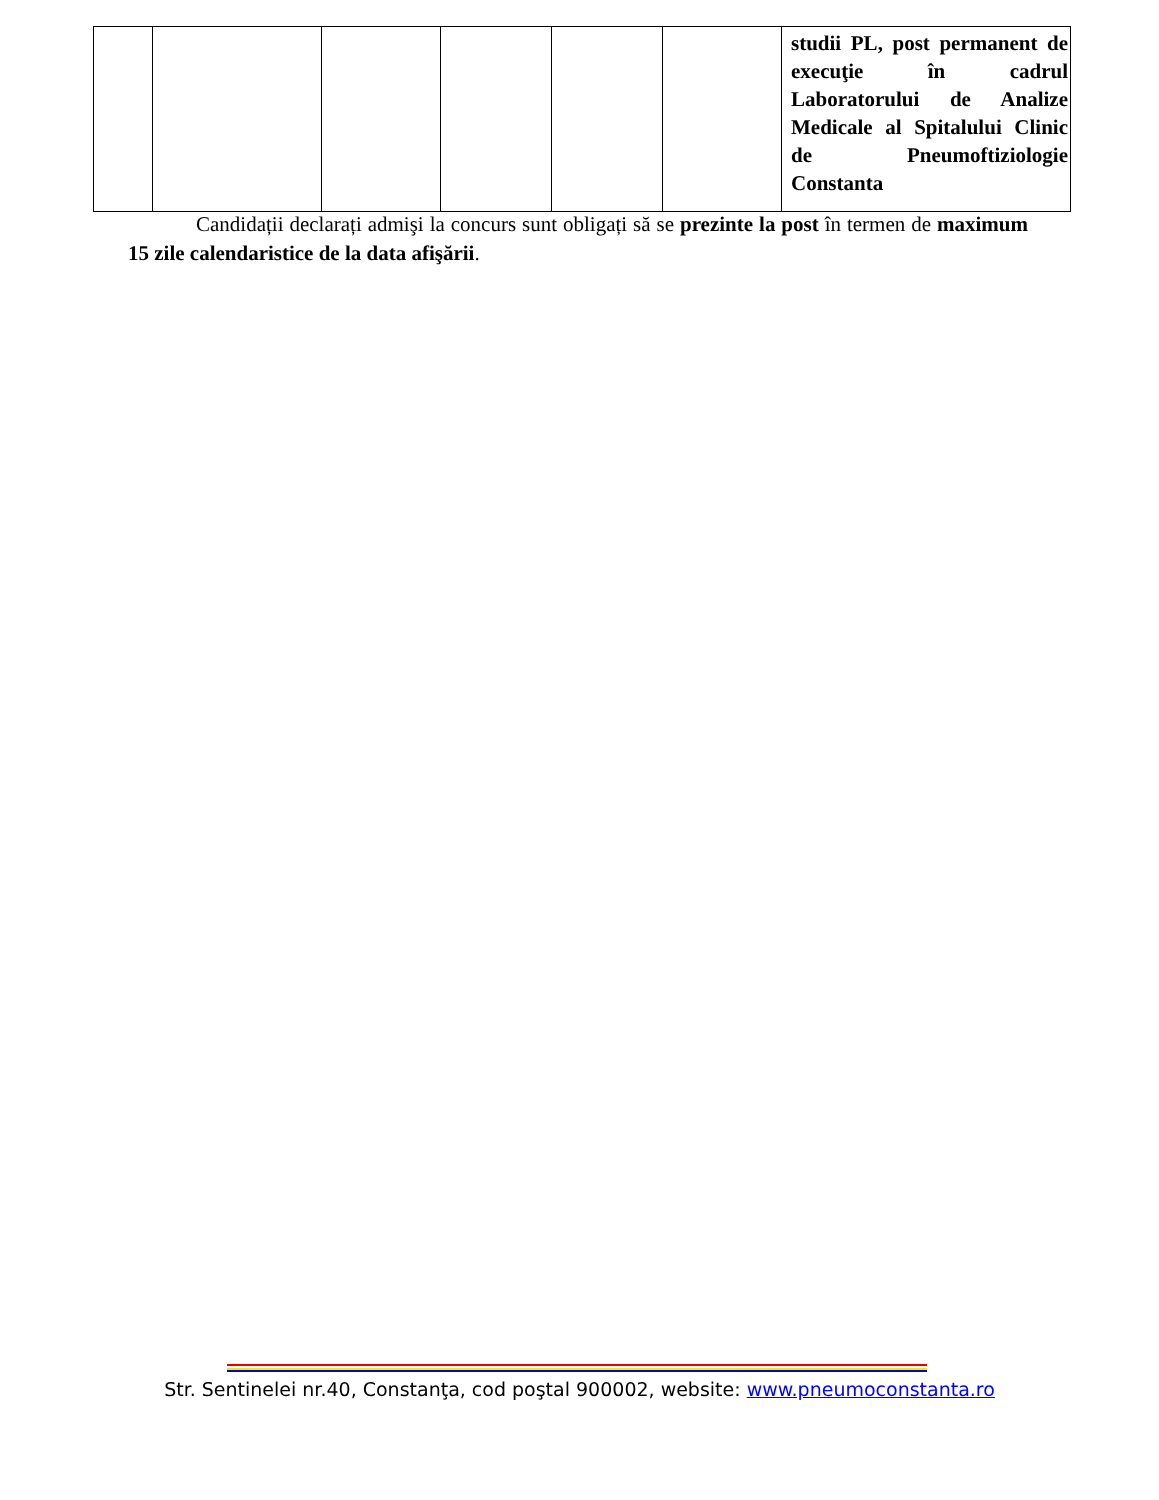| | | | | | | studii PL, post permanent de execuţie în cadrul Laboratorului de Analize Medicale al Spitalului Clinic de Pneumoftiziologie Constanta |
Candidații declarați admişi la concurs sunt obligați să se prezinte la post în termen de maximum 15 zile calendaristice de la data afişării.
Str. Sentinelei nr.40, Constanţa, cod poştal 900002, website: www.pneumoconstanta.ro